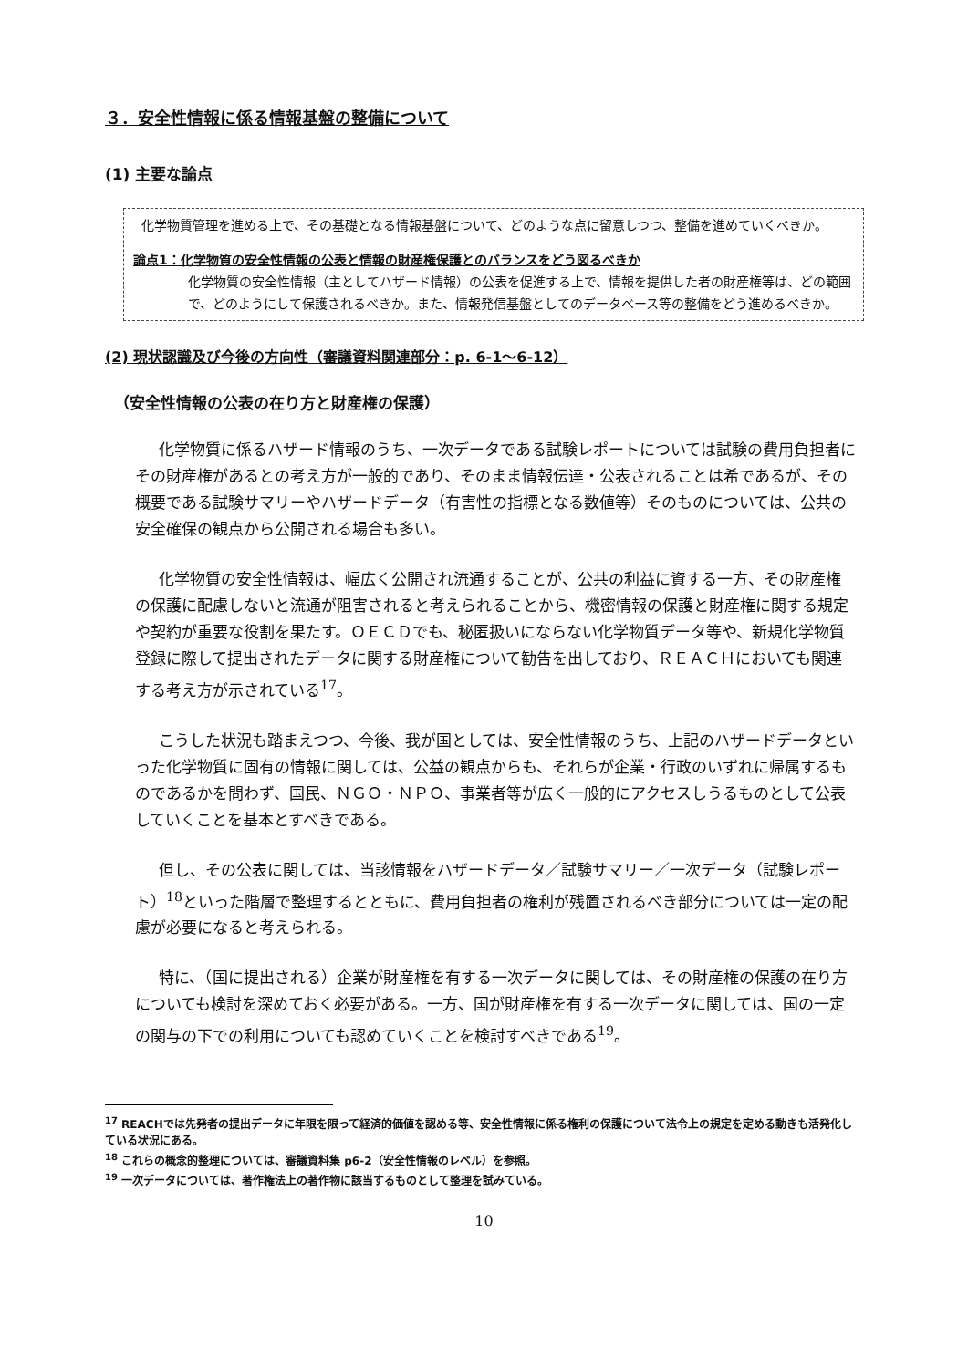３．安全性情報に係る情報基盤の整備について
(1) 主要な論点
化学物質管理を進める上で、その基礎となる情報基盤について、どのような点に留意しつつ、整備を進めていくべきか。
論点1：化学物質の安全性情報の公表と情報の財産権保護とのバランスをどう図るべきか
化学物質の安全性情報（主としてハザード情報）の公表を促進する上で、情報を提供した者の財産権等は、どの範囲で、どのようにして保護されるべきか。また、情報発信基盤としてのデータベース等の整備をどう進めるべきか。
(2) 現状認識及び今後の方向性（審議資料関連部分：p. 6-1～6-12）
（安全性情報の公表の在り方と財産権の保護）
化学物質に係るハザード情報のうち、一次データである試験レポートについては試験の費用負担者にその財産権があるとの考え方が一般的であり、そのまま情報伝達・公表されることは希であるが、その概要である試験サマリーやハザードデータ（有害性の指標となる数値等）そのものについては、公共の安全確保の観点から公開される場合も多い。
化学物質の安全性情報は、幅広く公開され流通することが、公共の利益に資する一方、その財産権の保護に配慮しないと流通が阻害されると考えられることから、機密情報の保護と財産権に関する規定や契約が重要な役割を果たす。ＯＥＣＤでも、秘匿扱いにならない化学物質データ等や、新規化学物質登録に際して提出されたデータに関する財産権について勧告を出しており、ＲＥＡＣＨにおいても関連する考え方が示されている<sup>17</sup>。
こうした状況も踏まえつつ、今後、我が国としては、安全性情報のうち、上記のハザードデータといった化学物質に固有の情報に関しては、公益の観点からも、それらが企業・行政のいずれに帰属するものであるかを問わず、国民、ＮＧＯ・ＮＰＯ、事業者等が広く一般的にアクセスしうるものとして公表していくことを基本とすべきである。
但し、その公表に関しては、当該情報をハザードデータ／試験サマリー／一次データ（試験レポート）<sup>18</sup>といった階層で整理するとともに、費用負担者の権利が残置されるべき部分については一定の配慮が必要になると考えられる。
特に、（国に提出される）企業が財産権を有する一次データに関しては、その財産権の保護の在り方についても検討を深めておく必要がある。一方、国が財産権を有する一次データに関しては、国の一定の関与の下での利用についても認めていくことを検討すべきである<sup>19</sup>。
<sup>17</sup> REACHでは先発者の提出データに年限を限って経済的価値を認める等、安全性情報に係る権利の保護について法令上の規定を定める動きも活発化している状況にある。
<sup>18</sup> これらの概念的整理については、審議資料集 p6-2（安全性情報のレベル）を参照。
<sup>19</sup> 一次データについては、著作権法上の著作物に該当するものとして整理を試みている。
10